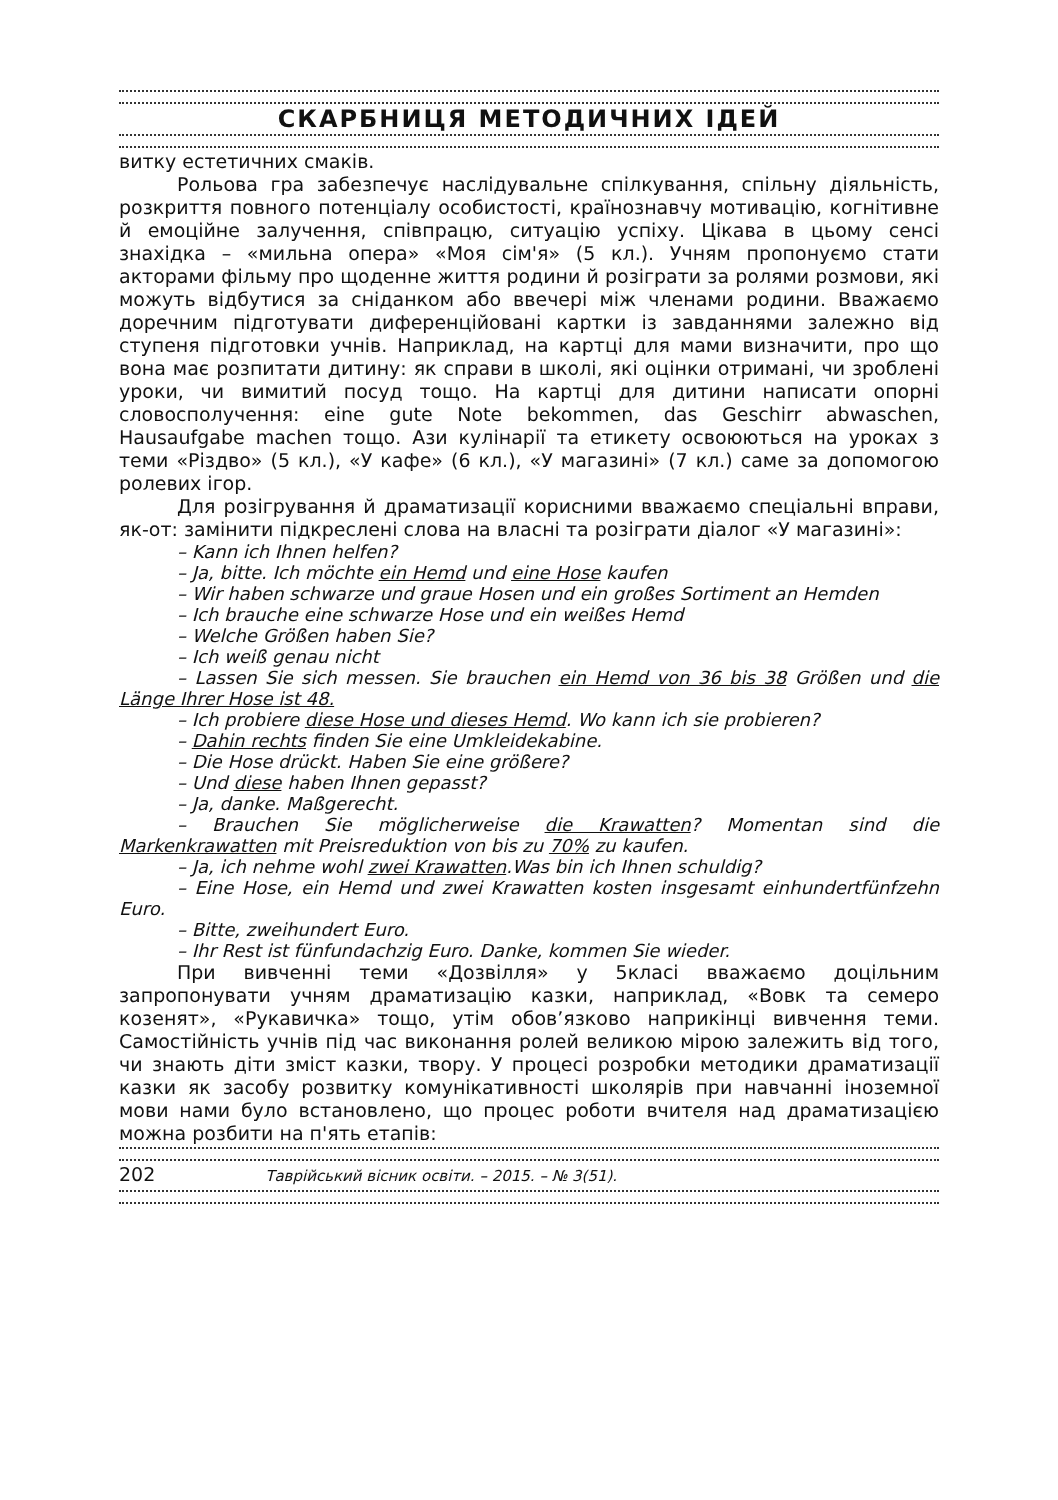СКАРБНИЦЯ МЕТОДИЧНИХ ІДЕЙ
витку естетичних смаків.
Рольова гра забезпечує наслідувальне спілкування, спільну діяльність, розкриття повного потенціалу особистості, країнознавчу мотивацію, когнітивне й емоційне залучення, співпрацю, ситуацію успіху. Цікава в цьому сенсі знахідка – «мильна опера» «Моя сім'я» (5 кл.). Учням пропонуємо стати акторами фільму про щоденне життя родини й розіграти за ролями розмови, які можуть відбутися за сніданком або ввечері між членами родини. Вважаємо доречним підготувати диференційовані картки із завданнями залежно від ступеня підготовки учнів. Наприклад, на картці для мами визначити, про що вона має розпитати дитину: як справи в школі, які оцінки отримані, чи зроблені уроки, чи вимитий посуд тощо. На картці для дитини написати опорні словосполучення: eine gute Note bekommen, das Geschirr abwaschen, Hausaufgabe machen тощо. Ази кулінарії та етикету освоюються на уроках з теми «Різдво» (5 кл.), «У кафе» (6 кл.), «У магазині» (7 кл.) саме за допомогою ролевих ігор.
Для розігрування й драматизації корисними вважаємо спеціальні вправи, як-от: замінити підкреслені слова на власні та розіграти діалог «У магазині»:
– Kann ich Ihnen helfen?
– Ja, bitte. Ich möchte ein Hemd und eine Hose kaufen
– Wir haben schwarze und graue Hosen und ein großes Sortiment an Hemden
– Ich brauche eine schwarze Hose und ein weißes Hemd
– Welche Größen haben Sie?
– Ich weiß genau nicht
– Lassen Sie sich messen. Sie brauchen ein Hemd von 36 bis 38 Größen und die Länge Ihrer Hose ist 48.
– Ich probiere diese Hose und dieses Hemd. Wo kann ich sie probieren?
– Dahin rechts finden Sie eine Umkleidekabine.
– Die Hose drückt. Haben Sie eine größere?
– Und diese haben Ihnen gepasst?
– Ja, danke. Maßgerecht.
– Brauchen Sie möglicherweise die Krawatten? Momentan sind die Markenkrawatten mit Preisreduktion von bis zu 70% zu kaufen.
– Ja, ich nehme wohl zwei Krawatten.Was bin ich Ihnen schuldig?
– Eine Hose, ein Hemd und zwei Krawatten kosten insgesamt einhundertfünfzehn Euro.
– Bitte, zweihundert Euro.
– Ihr Rest ist fünfundachzig Euro. Danke, kommen Sie wieder.
При вивченні теми «Дозвілля» у 5класі вважаємо доцільним запропонувати учням драматизацію казки, наприклад, «Вовк та семеро козенят», «Рукавичка» тощо, утім обов’язково наприкінці вивчення теми. Самостійність учнів під час виконання ролей великою мірою залежить від того, чи знають діти зміст казки, твору. У процесі розробки методики драматизації казки як засобу розвитку комунікативності школярів при навчанні іноземної мови нами було встановлено, що процес роботи вчителя над драматизацією можна розбити на п'ять етапів:
202 Таврійський вісник освіти. – 2015. – № 3(51).